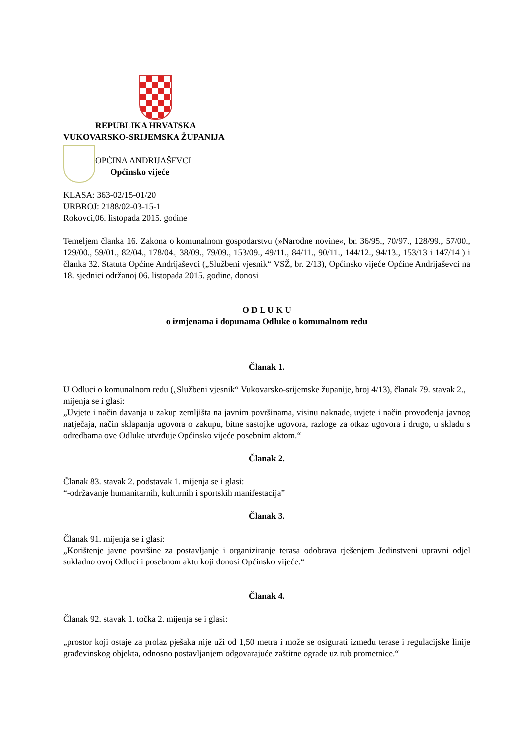REPUBLIKA HRVATSKA
VUKOVARSKO-SRIJEMSKA ŽUPANIJA
OPĆINA ANDRIJAŠEVCI
Općinsko vijeće
KLASA: 363-02/15-01/20
URBROJ: 2188/02-03-15-1
Rokovci,06. listopada 2015. godine
Temeljem članka 16. Zakona o komunalnom gospodarstvu (»Narodne novine«, br. 36/95., 70/97., 128/99., 57/00., 129/00., 59/01., 82/04., 178/04., 38/09., 79/09., 153/09., 49/11., 84/11., 90/11., 144/12., 94/13., 153/13 i 147/14 ) i članka 32. Statuta Općine Andrijaševci („Službeni vjesnik“ VSŽ, br. 2/13), Općinsko vijeće Općine Andrijaševci na 18. sjednici održanoj 06. listopada 2015. godine, donosi
O D L U K U
o izmjenama i dopunama Odluke o komunalnom redu
Članak 1.
U Odluci o komunalnom redu („Službeni vjesnik“ Vukovarsko-srijemske županije, broj 4/13), članak 79. stavak 2., mijenja se i glasi:
„Uvjete i način davanja u zakup zemljišta na javnim površinama, visinu naknade, uvjete i način provođenja javnog natječaja, način sklapanja ugovora o zakupu, bitne sastojke ugovora, razloge za otkaz ugovora i drugo, u skladu s odredbama ove Odluke utvrđuje Općinsko vijeće posebnim aktom.“
Članak 2.
Članak 83. stavak 2. podstavak 1. mijenja se i glasi:
“-održavanje humanitarnih, kulturnih i sportskih manifestacija”
Članak 3.
Članak 91. mijenja se i glasi:
„Korištenje javne površine za postavljanje i organiziranje terasa odobrava rješenjem Jedinstveni upravni odjel sukladno ovoj Odluci i posebnom aktu koji donosi Općinsko vijeće.“
Članak 4.
Članak 92. stavak 1. točka 2. mijenja se i glasi:
„prostor koji ostaje za prolaz pješaka nije uži od 1,50 metra i može se osigurati između terase i regulacijske linije građevinskog objekta, odnosno postavljanjem odgovarajuće zaštitne ograde uz rub prometnice.“